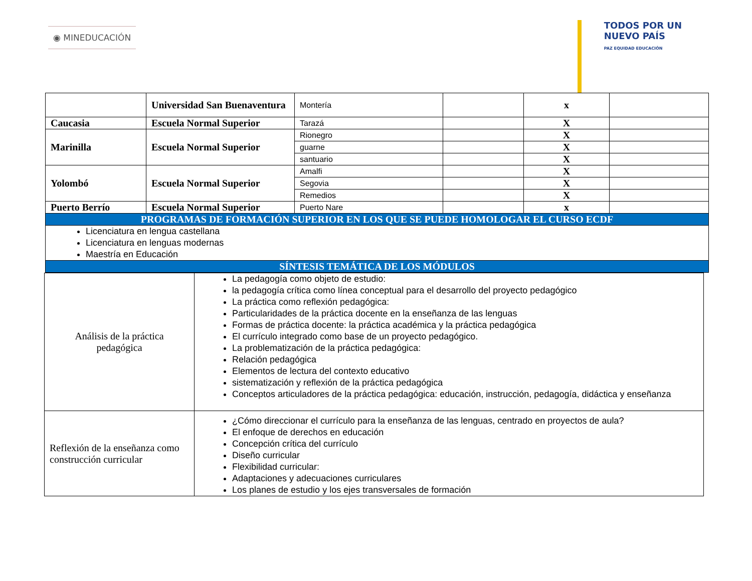◉ MINEDUCACIÓN
TODOS POR UN
NUEVO PAÍS
PAZ EQUIDAD EDUCACIÓN
| | Universidad San Buenaventura | Montería | | x | |
| Caucasia | Escuela Normal Superior | Tarazá | | X | |
| Marinilla | Escuela Normal Superior | Rionegro | | X | |
| | | guarne | | X | |
| | | santuario | | X | |
| Yolombó | Escuela Normal Superior | Amalfi | | X | |
| | | Segovia | | X | |
| | | Remedios | | X | |
| Puerto Berrío | Escuela Normal Superior | Puerto Nare | | x | |
| PROGRAMAS DE FORMACIÓN SUPERIOR EN LOS QUE SE PUEDE HOMOLOGAR EL CURSO ECDF | | | | | |
| Licenciatura en lengua castellana Licenciatura en lenguas modernas Maestría en Educación | | | | | |
| SÍNTESIS TEMÁTICA DE LOS MÓDULOS | | | | | |
| Análisis de la práctica pedagógica | La pedagogía como objeto de estudio: la pedagogía crítica como línea conceptual para el desarrollo del proyecto pedagógico La práctica como reflexión pedagógica: Particularidades de la práctica docente en la enseñanza de las lenguas Formas de práctica docente: la práctica académica y la práctica pedagógica El currículo integrado como base de un proyecto pedagógico. La problematización de la práctica pedagógica: Relación pedagógica Elementos de lectura del contexto educativo sistematización y reflexión de la práctica pedagógica Conceptos articuladores de la práctica pedagógica: educación, instrucción, pedagogía, didáctica y enseñanza |
| Reflexión de la enseñanza como construcción curricular | ¿Cómo direccionar el currículo para la enseñanza de las lenguas, centrado en proyectos de aula? El enfoque de derechos en educación Concepción crítica del currículo Diseño curricular Flexibilidad curricular: Adaptaciones y adecuaciones curriculares Los planes de estudio y los ejes transversales de formación |